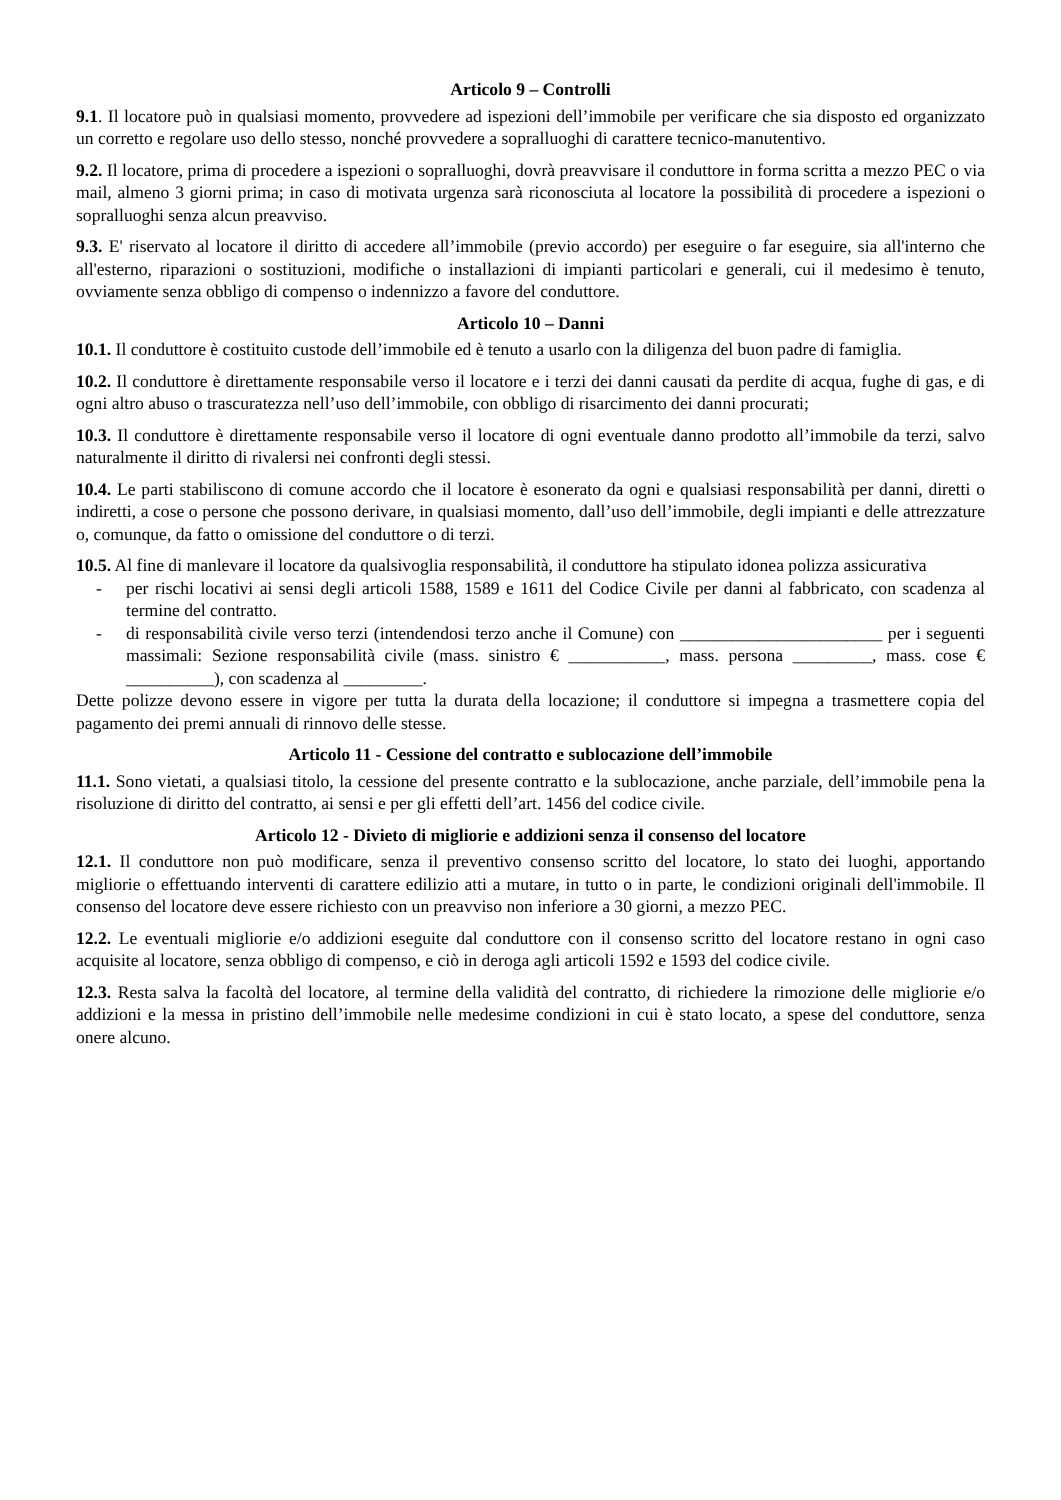Articolo 9 – Controlli
9.1. Il locatore può in qualsiasi momento, provvedere ad ispezioni dell’immobile per verificare che sia disposto ed organizzato un corretto e regolare uso dello stesso, nonché provvedere a sopralluoghi di carattere tecnico-manutentivo.
9.2. Il locatore, prima di procedere a ispezioni o sopralluoghi, dovrà preavvisare il conduttore in forma scritta a mezzo PEC o via mail, almeno 3 giorni prima; in caso di motivata urgenza sarà riconosciuta al locatore la possibilità di procedere a ispezioni o sopralluoghi senza alcun preavviso.
9.3. E' riservato al locatore il diritto di accedere all’immobile (previo accordo) per eseguire o far eseguire, sia all'interno che all'esterno, riparazioni o sostituzioni, modifiche o installazioni di impianti particolari e generali, cui il medesimo è tenuto, ovviamente senza obbligo di compenso o indennizzo a favore del conduttore.
Articolo 10 – Danni
10.1. Il conduttore è costituito custode dell’immobile ed è tenuto a usarlo con la diligenza del buon padre di famiglia.
10.2. Il conduttore è direttamente responsabile verso il locatore e i terzi dei danni causati da perdite di acqua, fughe di gas, e di ogni altro abuso o trascuratezza nell’uso dell’immobile, con obbligo di risarcimento dei danni procurati;
10.3. Il conduttore è direttamente responsabile verso il locatore di ogni eventuale danno prodotto all’immobile da terzi, salvo naturalmente il diritto di rivalersi nei confronti degli stessi.
10.4. Le parti stabiliscono di comune accordo che il locatore è esonerato da ogni e qualsiasi responsabilità per danni, diretti o indiretti, a cose o persone che possono derivare, in qualsiasi momento, dall’uso dell’immobile, degli impianti e delle attrezzature o, comunque, da fatto o omissione del conduttore o di terzi.
10.5. Al fine di manlevare il locatore da qualsivoglia responsabilità, il conduttore ha stipulato idonea polizza assicurativa
- per rischi locativi ai sensi degli articoli 1588, 1589 e 1611 del Codice Civile per danni al fabbricato, con scadenza al termine del contratto.
- di responsabilità civile verso terzi (intendendosi terzo anche il Comune) con _______________________ per i seguenti massimali: Sezione responsabilità civile (mass. sinistro € ___________, mass. persona _________, mass. cose € __________), con scadenza al _________.
Dette polizze devono essere in vigore per tutta la durata della locazione; il conduttore si impegna a trasmettere copia del pagamento dei premi annuali di rinnovo delle stesse.
Articolo 11 - Cessione del contratto e sublocazione dell’immobile
11.1. Sono vietati, a qualsiasi titolo, la cessione del presente contratto e la sublocazione, anche parziale, dell’immobile pena la risoluzione di diritto del contratto, ai sensi e per gli effetti dell’art. 1456 del codice civile.
Articolo 12 - Divieto di migliorie e addizioni senza il consenso del locatore
12.1. Il conduttore non può modificare, senza il preventivo consenso scritto del locatore, lo stato dei luoghi, apportando migliorie o effettuando interventi di carattere edilizio atti a mutare, in tutto o in parte, le condizioni originali dell'immobile. Il consenso del locatore deve essere richiesto con un preavviso non inferiore a 30 giorni, a mezzo PEC.
12.2. Le eventuali migliorie e/o addizioni eseguite dal conduttore con il consenso scritto del locatore restano in ogni caso acquisite al locatore, senza obbligo di compenso, e ciò in deroga agli articoli 1592 e 1593 del codice civile.
12.3. Resta salva la facoltà del locatore, al termine della validità del contratto, di richiedere la rimozione delle migliorie e/o addizioni e la messa in pristino dell’immobile nelle medesime condizioni in cui è stato locato, a spese del conduttore, senza onere alcuno.